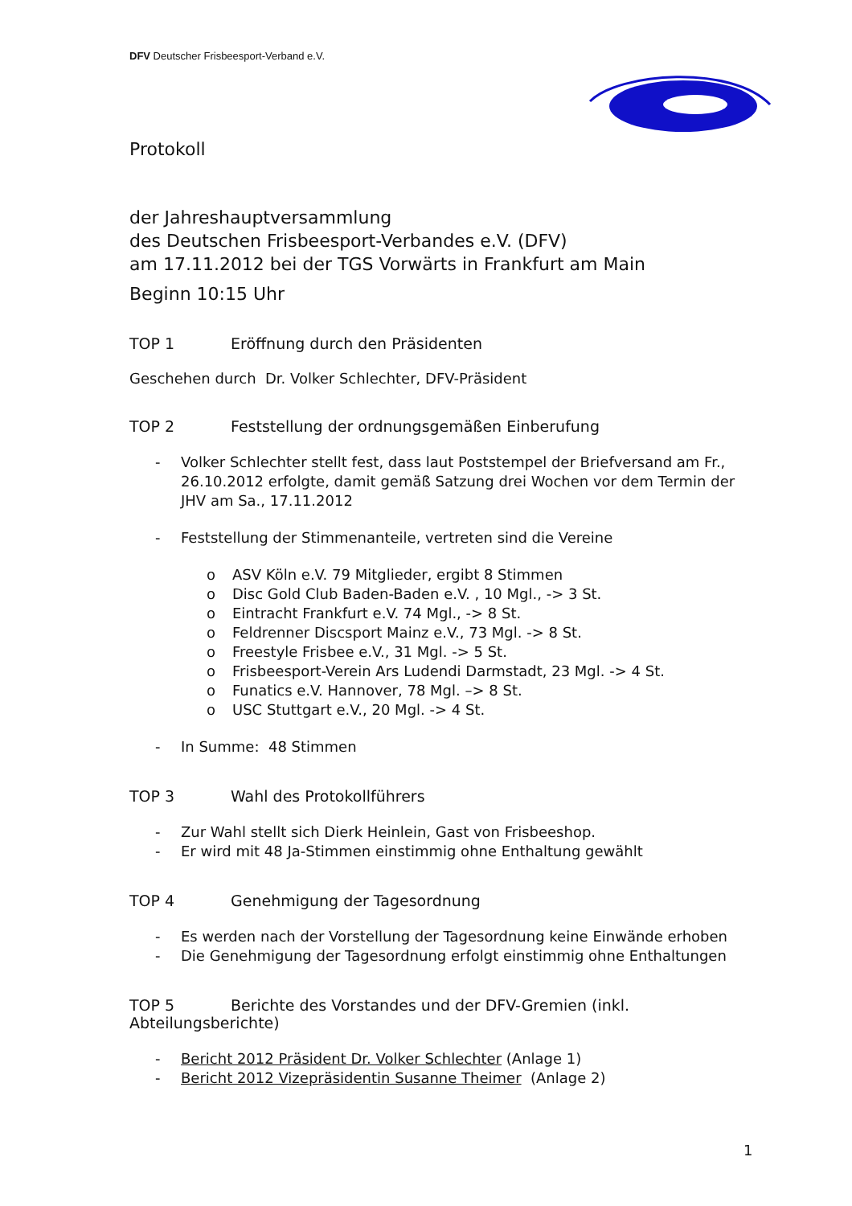DFV Deutscher Frisbeesport-Verband e.V.
Protokoll
der Jahreshauptversammlung
des Deutschen Frisbeesport-Verbandes e.V. (DFV)
am 17.11.2012 bei der TGS Vorwärts in Frankfurt am Main
Beginn 10:15 Uhr
TOP 1 Eröffnung durch den Präsidenten
Geschehen durch Dr. Volker Schlechter, DFV-Präsident
TOP 2 Feststellung der ordnungsgemäßen Einberufung
- Volker Schlechter stellt fest, dass laut Poststempel der Briefversand am Fr., 26.10.2012 erfolgte, damit gemäß Satzung drei Wochen vor dem Termin der JHV am Sa., 17.11.2012
- Feststellung der Stimmenanteile, vertreten sind die Vereine
o ASV Köln e.V. 79 Mitglieder, ergibt 8 Stimmen
o Disc Gold Club Baden-Baden e.V. , 10 Mgl., -> 3 St.
o Eintracht Frankfurt e.V. 74 Mgl., -> 8 St.
o Feldrenner Discsport Mainz e.V., 73 Mgl. -> 8 St.
o Freestyle Frisbee e.V., 31 Mgl. -> 5 St.
o Frisbeesport-Verein Ars Ludendi Darmstadt, 23 Mgl. -> 4 St.
o Funatics e.V. Hannover, 78 Mgl. –> 8 St.
o USC Stuttgart e.V., 20 Mgl. -> 4 St.
- In Summe: 48 Stimmen
TOP 3 Wahl des Protokollführers
- Zur Wahl stellt sich Dierk Heinlein, Gast von Frisbeeshop.
- Er wird mit 48 Ja-Stimmen einstimmig ohne Enthaltung gewählt
TOP 4 Genehmigung der Tagesordnung
- Es werden nach der Vorstellung der Tagesordnung keine Einwände erhoben
- Die Genehmigung der Tagesordnung erfolgt einstimmig ohne Enthaltungen
TOP 5 Berichte des Vorstandes und der DFV-Gremien (inkl. Abteilungsberichte)
- Bericht 2012 Präsident Dr. Volker Schlechter (Anlage 1)
- Bericht 2012 Vizepräsidentin Susanne Theimer (Anlage 2)
1